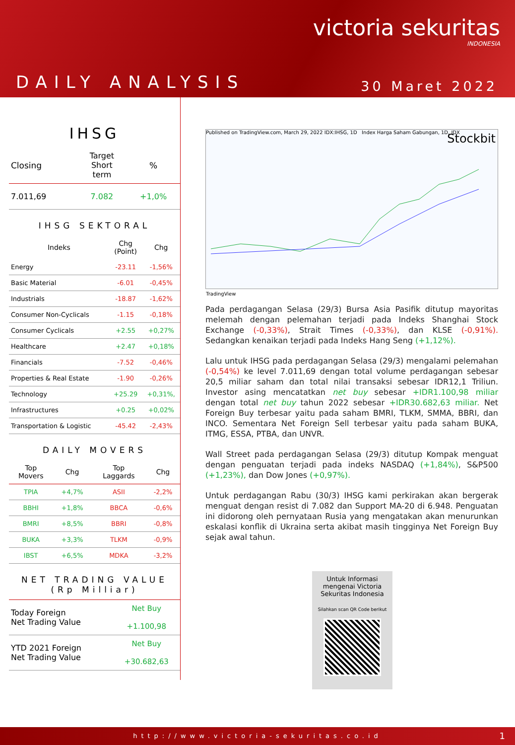victoria sekuritas
INDONESIA
DAILY ANALYSIS 30 Maret 2022
IHSG
| Closing | Target Short term | % |
| --- | --- | --- |
| 7.011,69 | 7.082 | +1,0% |
IHSG SEKTORAL
| Indeks | Chg (Point) | Chg |
| --- | --- | --- |
| Energy | -23.11 | -1,56% |
| Basic Material | -6.01 | -0,45% |
| Industrials | -18.87 | -1,62% |
| Consumer Non-Cyclicals | -1.15 | -0,18% |
| Consumer Cyclicals | +2.55 | +0,27% |
| Healthcare | +2.47 | +0,18% |
| Financials | -7.52 | -0,46% |
| Properties & Real Estate | -1.90 | -0,26% |
| Technology | +25.29 | +0,31%, |
| Infrastructures | +0.25 | +0,02% |
| Transportation & Logistic | -45.42 | -2,43% |
DAILY MOVERS
| Top Movers | Chg | Top Laggards | Chg |
| --- | --- | --- | --- |
| TPIA | +4,7% | ASII | -2,2% |
| BBHI | +1,8% | BBCA | -0,6% |
| BMRI | +8,5% | BBRI | -0,8% |
| BUKA | +3,3% | TLKM | -0,9% |
| IBST | +6,5% | MDKA | -3,2% |
NET TRADING VALUE
(Rp Milliar)
| Today Foreign Net Trading Value | Net Buy +1.100,98 |
| YTD 2021 Foreign Net Trading Value | Net Buy +30.682,63 |
Published on TradingView.com, March 29, 2022 IDX:IHSG, 1D Index Harga Saham Gabungan, 1D, IDX Stockbit
TradingView
Pada perdagangan Selasa (29/3) Bursa Asia Pasifik ditutup mayoritas melemah dengan pelemahan terjadi pada Indeks Shanghai Stock Exchange (-0,33%), Strait Times (-0,33%), dan KLSE (-0,91%). Sedangkan kenaikan terjadi pada Indeks Hang Seng (+1,12%).
Lalu untuk IHSG pada perdagangan Selasa (29/3) mengalami pelemahan (-0,54%) ke level 7.011,69 dengan total volume perdagangan sebesar 20,5 miliar saham dan total nilai transaksi sebesar IDR12,1 Triliun. Investor asing mencatatkan net buy sebesar +IDR1.100,98 miliar dengan total net buy tahun 2022 sebesar +IDR30.682,63 miliar. Net Foreign Buy terbesar yaitu pada saham BMRI, TLKM, SMMA, BBRI, dan INCO. Sementara Net Foreign Sell terbesar yaitu pada saham BUKA, ITMG, ESSA, PTBA, dan UNVR.
Wall Street pada perdagangan Selasa (29/3) ditutup Kompak menguat dengan penguatan terjadi pada indeks NASDAQ (+1,84%), S&P500 (+1,23%), dan Dow Jones (+0,97%).
Untuk perdagangan Rabu (30/3) IHSG kami perkirakan akan bergerak menguat dengan resist di 7.082 dan Support MA-20 di 6.948. Penguatan ini didorong oleh pernyataan Rusia yang mengatakan akan menurunkan eskalasi konflik di Ukraina serta akibat masih tingginya Net Foreign Buy sejak awal tahun.
Untuk Informasi mengenai Victoria Sekuritas Indonesia
Silahkan scan QR Code berikut
http://www.victoria-sekuritas.co.id 1